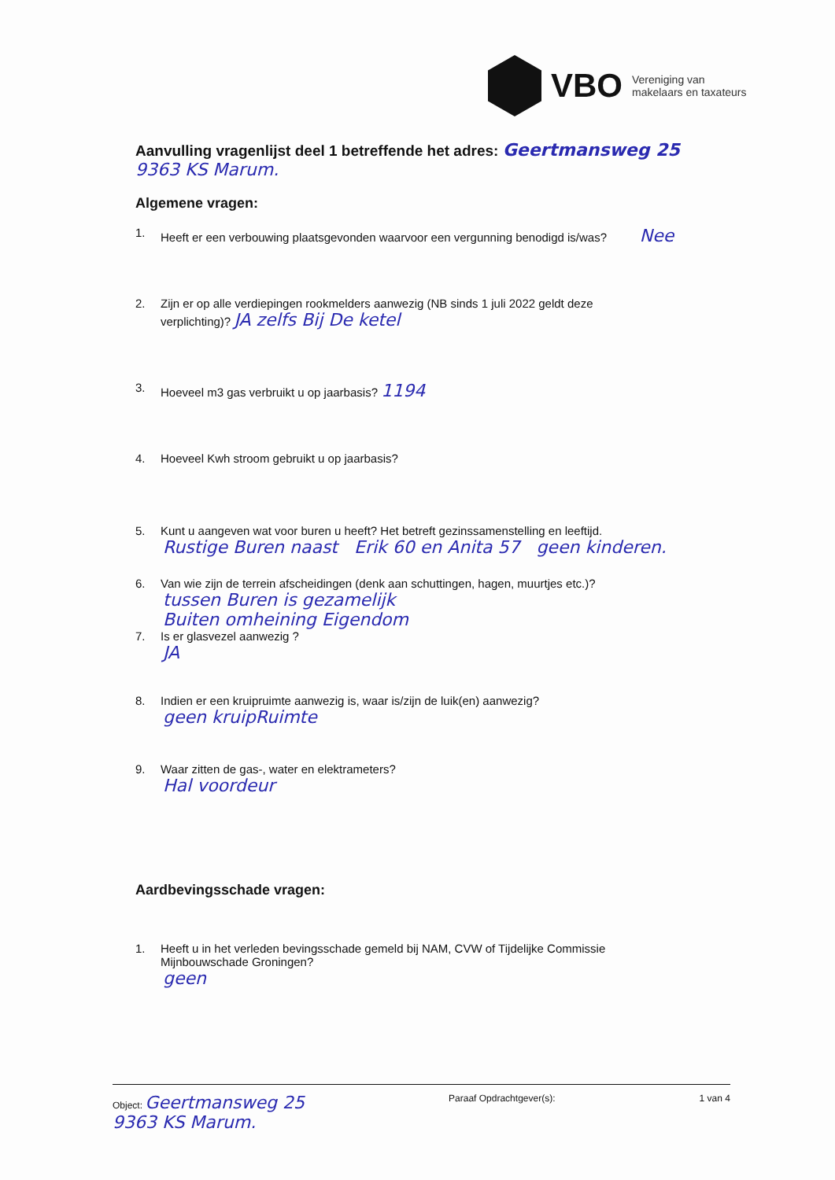VBO
Vereniging van
makelaars en taxateurs
Aanvulling vragenlijst deel 1 betreffende het adres: Geertmansweg 25
9363 KS Marum.
Algemene vragen:
1. Heeft er een verbouwing plaatsgevonden waarvoor een vergunning benodigd is/was? Nee
2. Zijn er op alle verdiepingen rookmelders aanwezig (NB sinds 1 juli 2022 geldt deze
verplichting)? JA zelfs Bij De ketel
3. Hoeveel m3 gas verbruikt u op jaarbasis? 1194
4. Hoeveel Kwh stroom gebruikt u op jaarbasis?
5. Kunt u aangeven wat voor buren u heeft? Het betreft gezinssamenstelling en leeftijd.
Rustige Buren naast Erik 60 en Anita 57 geen kinderen.
6. Van wie zijn de terrein afscheidingen (denk aan schuttingen, hagen, muurtjes etc.)?
tussen Buren is gezamelijk
Buiten omheining Eigendom
7. Is er glasvezel aanwezig ?
JA
8. Indien er een kruipruimte aanwezig is, waar is/zijn de luik(en) aanwezig?
geen kruipRuimte
9. Waar zitten de gas-, water en elektrameters?
Hal voordeur
Aardbevingsschade vragen:
1. Heeft u in het verleden bevingsschade gemeld bij NAM, CVW of Tijdelijke Commissie
Mijnbouwschade Groningen?
geen
Object: Geertmansweg 25
9363 KS Marum. Paraaf Opdrachtgever(s): 1 van 4